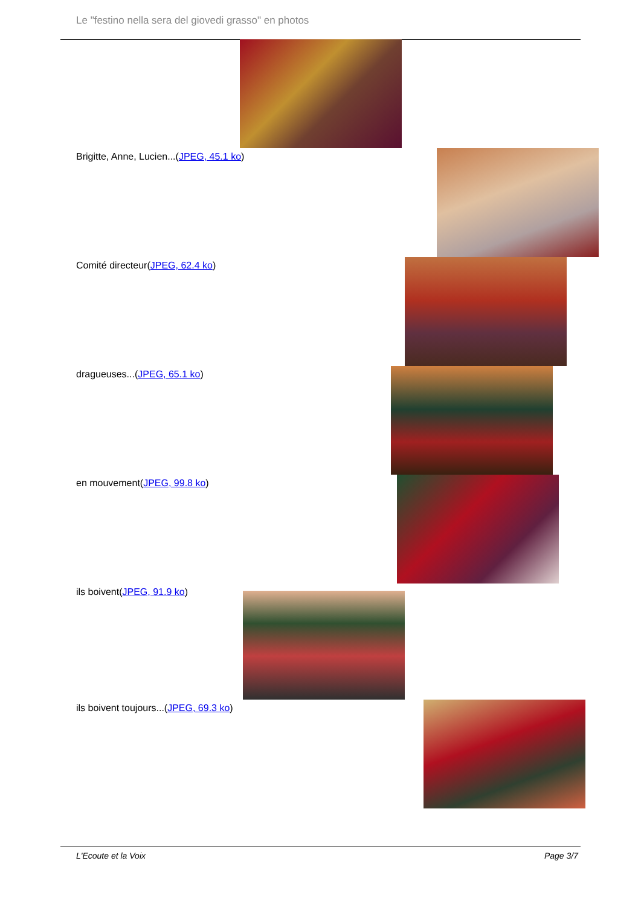Le "festino nella sera del giovedi grasso" en photos
Brigitte, Anne, Lucien...(JPEG, 45.1 ko)
Comité directeur(JPEG, 62.4 ko)
dragueuses...(JPEG, 65.1 ko)
en mouvement(JPEG, 99.8 ko)
ils boivent(JPEG, 91.9 ko)
ils boivent toujours...(JPEG, 69.3 ko)
L'Ecoute et la Voix Page 3/7